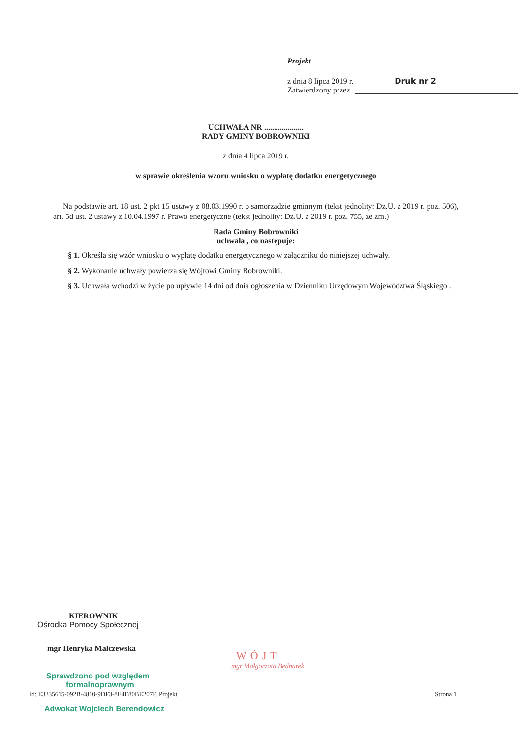Projekt
z dnia 8 lipca 2019 r. Druk nr 2
Zatwierdzony przez
UCHWAŁA NR ....................
RADY GMINY BOBROWNIKI
z dnia 4 lipca 2019 r.
w sprawie określenia wzoru wniosku o wypłatę dodatku energetycznego
Na podstawie art. 18 ust. 2 pkt 15 ustawy z 08.03.1990 r. o samorządzie gminnym (tekst jednolity: Dz.U. z 2019 r. poz. 506), art. 5d ust. 2 ustawy z 10.04.1997 r. Prawo energetyczne (tekst jednolity: Dz.U. z 2019 r. poz. 755, ze zm.)
Rada Gminy Bobrowniki
uchwala , co następuje:
§ 1. Określa się wzór wniosku o wypłatę dodatku energetycznego w załączniku do niniejszej uchwały.
§ 2. Wykonanie uchwały powierza się Wójtowi Gminy Bobrowniki.
§ 3. Uchwała wchodzi w życie po upływie 14 dni od dnia ogłoszenia w Dzienniku Urzędowym Województwa Śląskiego .
KIEROWNIK
Ośrodka Pomocy Społecznej
mgr Henryka Malczewska
Sprawdzono pod względem
formalnoprawnym
WÓJT
mgr Małgorzata Bednarek
Id: E3335615-092B-4810-9DF3-8E4E80BE207F. Projekt Strona 1
Adwokat Wojciech Berendowicz